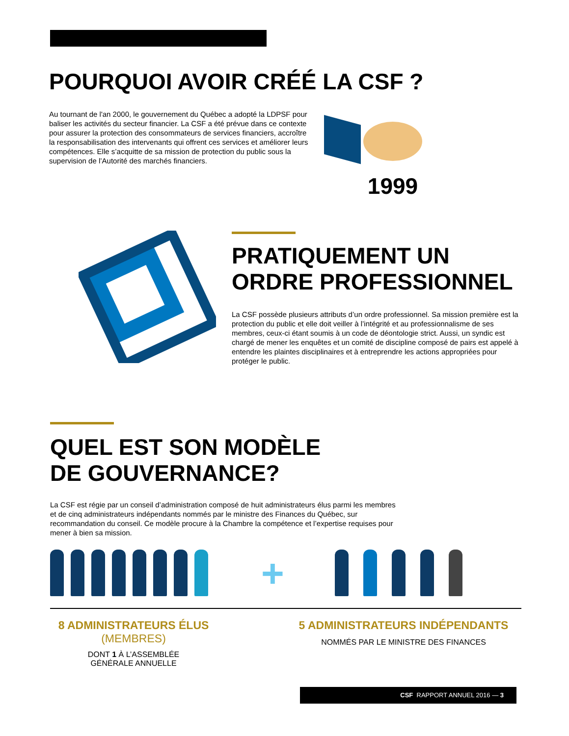POURQUOI AVOIR CRÉÉ LA CSF ?
Au tournant de l'an 2000, le gouvernement du Québec a adopté la LDPSF pour baliser les activités du secteur financier. La CSF a été prévue dans ce contexte pour assurer la protection des consommateurs de services financiers, accroître la responsabilisation des intervenants qui offrent ces services et améliorer leurs compétences. Elle s’acquitte de sa mission de protection du public sous la supervision de l’Autorité des marchés financiers.
1999
PRATIQUEMENT UN
ORDRE PROFESSIONNEL
La CSF possède plusieurs attributs d’un ordre professionnel. Sa mission première est la protection du public et elle doit veiller à l’intégrité et au professionnalisme de ses membres, ceux-ci étant soumis à un code de déontologie strict. Aussi, un syndic est chargé de mener les enquêtes et un comité de discipline composé de pairs est appelé à entendre les plaintes disciplinaires et à entreprendre les actions appropriées pour protéger le public.
QUEL EST SON MODÈLE
DE GOUVERNANCE?
La CSF est régie par un conseil d’administration composé de huit administrateurs élus parmi les membres et de cinq administrateurs indépendants nommés par le ministre des Finances du Québec, sur recommandation du conseil. Ce modèle procure à la Chambre la compétence et l’expertise requises pour mener à bien sa mission.
+
8 ADMINISTRATEURS ÉLUS
(MEMBRES)
DONT 1 À L’ASSEMBLÉE
GÉNÉRALE ANNUELLE
5 ADMINISTRATEURS INDÉPENDANTS
NOMMÉS PAR LE MINISTRE DES FINANCES
CSF RAPPORT ANNUEL 2016 — 3